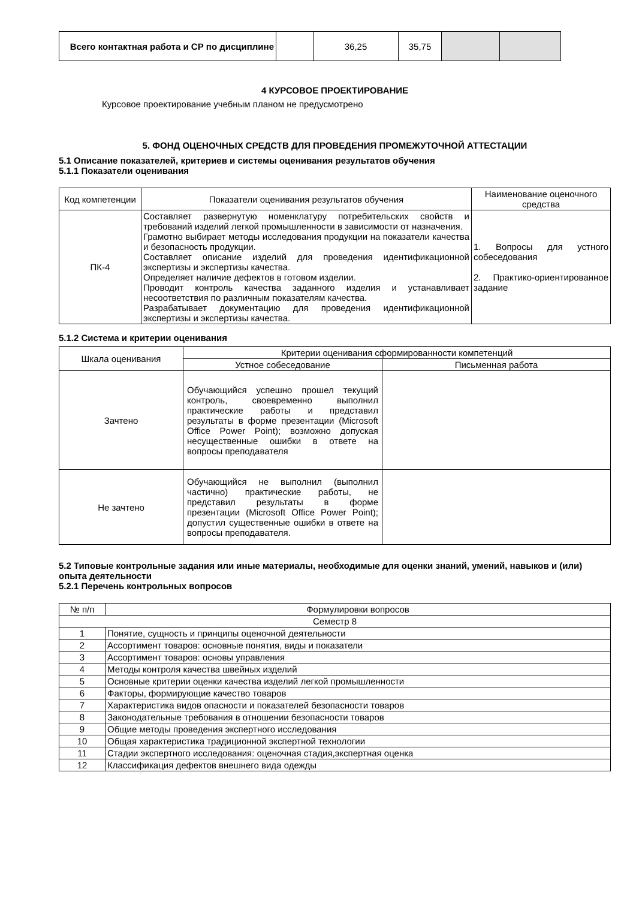| Всего контактная работа и СР по дисциплине | | 36,25 | 35,75 | | |
4 КУРСОВОЕ ПРОЕКТИРОВАНИЕ
Курсовое проектирование учебным планом не предусмотрено
5. ФОНД ОЦЕНОЧНЫХ СРЕДСТВ ДЛЯ ПРОВЕДЕНИЯ ПРОМЕЖУТОЧНОЙ АТТЕСТАЦИИ
5.1 Описание показателей, критериев и системы оценивания результатов обучения
5.1.1 Показатели оценивания
| Код компетенции | Показатели оценивания результатов обучения | Наименование оценочного средства |
| --- | --- | --- |
| ПК-4 | Составляет развернутую номенклатуру потребительских свойств и требований изделий легкой промышленности в зависимости от назначения. Грамотно выбирает методы исследования продукции на показатели качества и безопасность продукции. Составляет описание изделий для проведения идентификационной экспертизы и экспертизы качества. Определяет наличие дефектов в готовом изделии. Проводит контроль качества заданного изделия и устанавливает несоответствия по различным показателям качества. Разрабатывает документацию для проведения идентификационной экспертизы и экспертизы качества. | 1. Вопросы для устного собеседования 2. Практико-ориентированное задание |
5.1.2 Система и критерии оценивания
| Шкала оценивания | Критерии оценивания сформированности компетенций | |
| --- | --- | --- |
| | Устное собеседование | Письменная работа |
| Зачтено | Обучающийся успешно прошел текущий контроль, своевременно выполнил практические работы и представил результаты в форме презентации (Microsoft Office Power Point); возможно допуская несущественные ошибки в ответе на вопросы преподавателя | |
| Не зачтено | Обучающийся не выполнил (выполнил частично) практические работы, не представил результаты в форме презентации (Microsoft Office Power Point); допустил существенные ошибки в ответе на вопросы преподавателя. | |
5.2 Типовые контрольные задания или иные материалы, необходимые для оценки знаний, умений, навыков и (или) опыта деятельности
5.2.1 Перечень контрольных вопросов
| № п/п | Формулировки вопросов |
| --- | --- |
| Семестр 8 | |
| 1 | Понятие, сущность и принципы оценочной деятельности |
| 2 | Ассортимент товаров: основные понятия, виды и показатели |
| 3 | Ассортимент товаров: основы управления |
| 4 | Методы контроля качества швейных изделий |
| 5 | Основные критерии оценки качества изделий легкой промышленности |
| 6 | Факторы, формирующие качество товаров |
| 7 | Характеристика видов опасности и показателей безопасности товаров |
| 8 | Законодательные требования в отношении безопасности товаров |
| 9 | Общие методы проведения экспертного исследования |
| 10 | Общая характеристика традиционной экспертной технологии |
| 11 | Стадии экспертного исследования: оценочная стадия,экспертная оценка |
| 12 | Классификация дефектов внешнего вида одежды |